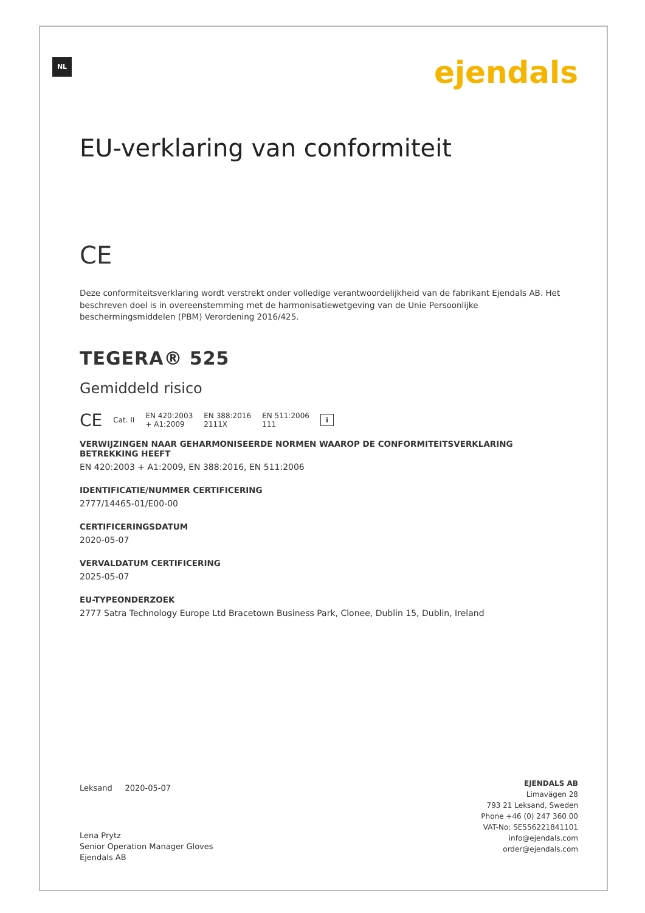NL ejendals
EU-verklaring van conformiteit
CE
Deze conformiteitsverklaring wordt verstrekt onder volledige verantwoordelijkheid van de fabrikant Ejendals AB. Het beschreven doel is in overeenstemming met de harmonisatiewetgeving van de Unie Persoonlijke beschermingsmiddelen (PBM) Verordening 2016/425.
TEGERA® 525
Gemiddeld risico
CE Cat. II EN 420:2003
+ A1:2009 EN 388:2016
2111X EN 511:2006
111 i
VERWIJZINGEN NAAR GEHARMONISEERDE NORMEN WAAROP DE CONFORMITEITSVERKLARING BETREKKING HEEFT
EN 420:2003 + A1:2009, EN 388:2016, EN 511:2006
IDENTIFICATIE/NUMMER CERTIFICERING
2777/14465-01/E00-00
CERTIFICERINGSDATUM
2020-05-07
VERVALDATUM CERTIFICERING
2025-05-07
EU-TYPEONDERZOEK
2777 Satra Technology Europe Ltd Bracetown Business Park, Clonee, Dublin 15, Dublin, Ireland
Leksand 2020-05-07
Lena Prytz
Senior Operation Manager Gloves
Ejendals AB
EJENDALS AB
Limavägen 28
793 21 Leksand, Sweden
Phone +46 (0) 247 360 00
VAT-No: SE556221841101
info@ejendals.com
order@ejendals.com